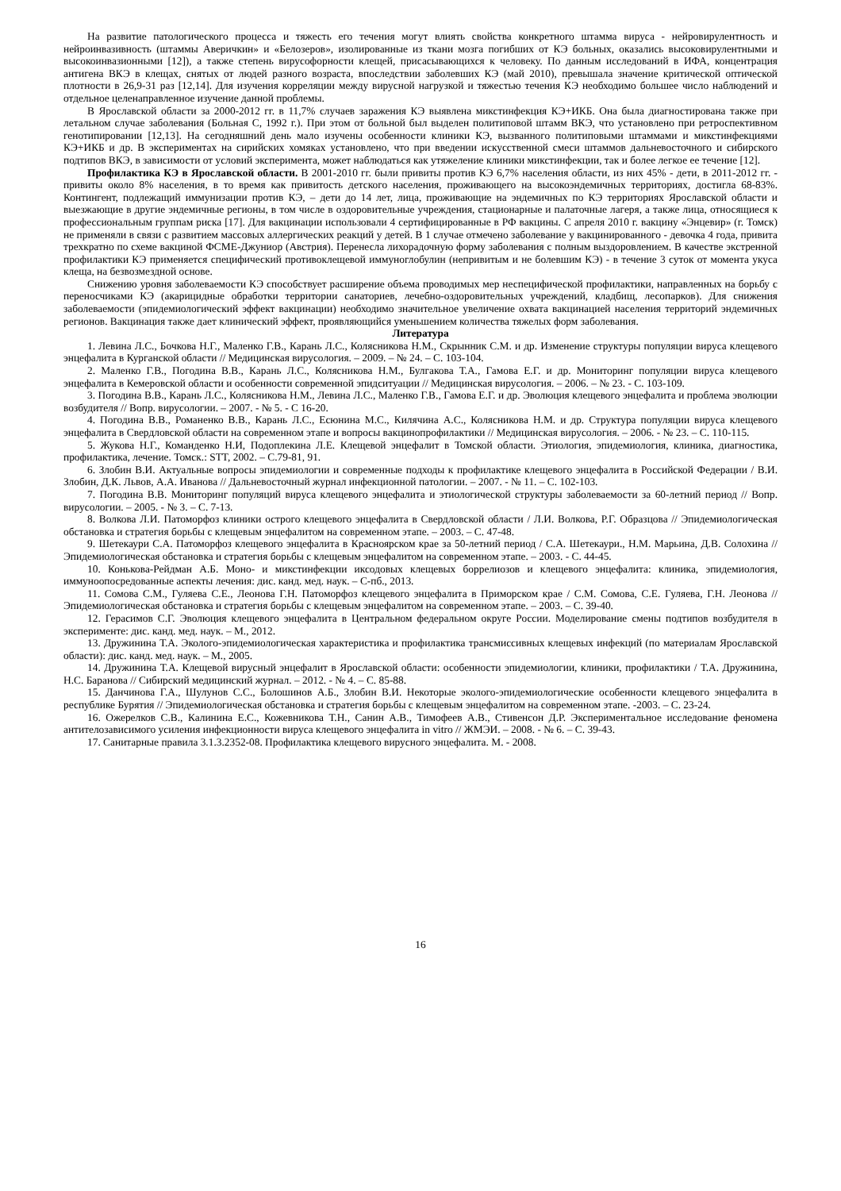На развитие патологического процесса и тяжесть его течения могут влиять свойства конкретного штамма вируса - нейровирулентность и нейроинвазивность (штаммы Аверичкин» и «Белозеров», изолированные из ткани мозга погибших от КЭ больных, оказались высоковирулентными и высокоинвазионными [12]), а также степень вирусофорности клещей, присасывающихся к человеку. По данным исследований в ИФА, концентрация антигена ВКЭ в клещах, снятых от людей разного возраста, впоследствии заболевших КЭ (май 2010), превышала значение критической оптической плотности в 26,9-31 раз [12,14]. Для изучения корреляции между вирусной нагрузкой и тяжестью течения КЭ необходимо большее число наблюдений и отдельное целенаправленное изучение данной проблемы.
В Ярославской области за 2000-2012 гг. в 11,7% случаев заражения КЭ выявлена микстинфекция КЭ+ИКБ. Она была диагностирована также при летальном случае заболевания (Больная С, 1992 г.). При этом от больной был выделен политиповой штамм ВКЭ, что установлено при ретроспективном генотипировании [12,13]. На сегодняшний день мало изучены особенности клиники КЭ, вызванного политиповыми штаммами и микстинфекциями КЭ+ИКБ и др. В экспериментах на сирийских хомяках установлено, что при введении искусственной смеси штаммов дальневосточного и сибирского подтипов ВКЭ, в зависимости от условий эксперимента, может наблюдаться как утяжеление клиники микстинфекции, так и более легкое ее течение [12].
Профилактика КЭ в Ярославской области. В 2001-2010 гг. были привиты против КЭ 6,7% населения области, из них 45% - дети, в 2011-2012 гг. - привиты около 8% населения, в то время как привитость детского населения, проживающего на высокоэндемичных территориях, достигла 68-83%. Контингент, подлежащий иммунизации против КЭ, – дети до 14 лет, лица, проживающие на эндемичных по КЭ территориях Ярославской области и выезжающие в другие эндемичные регионы, в том числе в оздоровительные учреждения, стационарные и палаточные лагеря, а также лица, относящиеся к профессиональным группам риска [17]. Для вакцинации использовали 4 сертифицированные в РФ вакцины. С апреля 2010 г. вакцину «Энцевир» (г. Томск) не применяли в связи с развитием массовых аллергических реакций у детей. В 1 случае отмечено заболевание у вакцинированного - девочка 4 года, привита трехкратно по схеме вакциной ФСМЕ-Джуниор (Австрия). Перенесла лихорадочную форму заболевания с полным выздоровлением. В качестве экстренной профилактики КЭ применяется специфический противоклещевой иммуноглобулин (непривитым и не болевшим КЭ) - в течение 3 суток от момента укуса клеща, на безвозмездной основе.
Снижению уровня заболеваемости КЭ способствует расширение объема проводимых мер неспецифической профилактики, направленных на борьбу с переносчиками КЭ (акарицидные обработки территории санаториев, лечебно-оздоровительных учреждений, кладбищ, лесопарков). Для снижения заболеваемости (эпидемиологический эффект вакцинации) необходимо значительное увеличение охвата вакцинацией населения территорий эндемичных регионов. Вакцинация также дает клинический эффект, проявляющийся уменьшением количества тяжелых форм заболевания.
Литература
1. Левина Л.С., Бочкова Н.Г., Маленко Г.В., Карань Л.С., Колясникова Н.М., Скрынник С.М. и др. Изменение структуры популяции вируса клещевого энцефалита в Курганской области // Медицинская вирусология. – 2009. – № 24. – С. 103-104.
2. Маленко Г.В., Погодина В.В., Карань Л.С., Колясникова Н.М., Булгакова Т.А., Гамова Е.Г. и др. Мониторинг популяции вируса клещевого энцефалита в Кемеровской области и особенности современной эпидситуации // Медицинская вирусология. – 2006. – № 23. - С. 103-109.
3. Погодина В.В., Карань Л.С., Колясникова Н.М., Левина Л.С., Маленко Г.В., Гамова Е.Г. и др. Эволюция клещевого энцефалита и проблема эволюции возбудителя // Вопр. вирусологии. – 2007. - № 5. - С 16-20.
4. Погодина В.В., Романенко В.В., Карань Л.С., Есюнина М.С., Килячина А.С., Колясникова Н.М. и др. Структура популяции вируса клещевого энцефалита в Свердловской области на современном этапе и вопросы вакцинопрофилактики // Медицинская вирусология. – 2006. - № 23. – С. 110-115.
5. Жукова Н.Г., Команденко Н.И, Подоплекина Л.Е. Клещевой энцефалит в Томской области. Этиология, эпидемиология, клиника, диагностика, профилактика, лечение. Томск.: STT, 2002. – С.79-81, 91.
6. Злобин В.И. Актуальные вопросы эпидемиологии и современные подходы к профилактике клещевого энцефалита в Российской Федерации / В.И. Злобин, Д.К. Львов, А.А. Иванова // Дальневосточный журнал инфекционной патологии. – 2007. - № 11. – С. 102-103.
7. Погодина В.В. Мониторинг популяций вируса клещевого энцефалита и этиологической структуры заболеваемости за 60-летний период // Вопр. вирусологии. – 2005. - № 3. – С. 7-13.
8. Волкова Л.И. Патоморфоз клиники острого клещевого энцефалита в Свердловской области / Л.И. Волкова, Р.Г. Образцова // Эпидемиологическая обстановка и стратегия борьбы с клещевым энцефалитом на современном этапе. – 2003. – С. 47-48.
9. Шетекаури С.А. Патоморфоз клещевого энцефалита в Красноярском крае за 50-летний период / С.А. Шетекаури., Н.М. Марьина, Д.В. Солохина // Эпидемиологическая обстановка и стратегия борьбы с клещевым энцефалитом на современном этапе. – 2003. - С. 44-45.
10. Конькова-Рейдман А.Б. Моно- и микстинфекции иксодовых клещевых боррелиозов и клещевого энцефалита: клиника, эпидемиология, иммуноопосредованные аспекты лечения: дис. канд. мед. наук. – С-пб., 2013.
11. Сомова С.М., Гуляева С.Е., Леонова Г.Н. Патоморфоз клещевого энцефалита в Приморском крае / С.М. Сомова, С.Е. Гуляева, Г.Н. Леонова // Эпидемиологическая обстановка и стратегия борьбы с клещевым энцефалитом на современном этапе. – 2003. – С. 39-40.
12. Герасимов С.Г. Эволюция клещевого энцефалита в Центральном федеральном округе России. Моделирование смены подтипов возбудителя в эксперименте: дис. канд. мед. наук. – М., 2012.
13. Дружинина Т.А. Эколого-эпидемиологическая характеристика и профилактика трансмиссивных клещевых инфекций (по материалам Ярославской области): дис. канд. мед. наук. – М., 2005.
14. Дружинина Т.А. Клещевой вирусный энцефалит в Ярославской области: особенности эпидемиологии, клиники, профилактики / Т.А. Дружинина, Н.С. Баранова // Сибирский медицинский журнал. – 2012. - № 4. – С. 85-88.
15. Данчинова Г.А., Шулунов С.С., Болошинов А.Б., Злобин В.И. Некоторые эколого-эпидемиологические особенности клещевого энцефалита в республике Бурятия // Эпидемиологическая обстановка и стратегия борьбы с клещевым энцефалитом на современном этапе. -2003. – С. 23-24.
16. Ожерелков С.В., Калинина Е.С., Кожевникова Т.Н., Санин А.В., Тимофеев А.В., Стивенсон Д.Р. Экспериментальное исследование феномена антителозависимого усиления инфекционности вируса клещевого энцефалита in vitro // ЖМЭИ. – 2008. - № 6. – С. 39-43.
17. Санитарные правила 3.1.3.2352-08. Профилактика клещевого вирусного энцефалита. М. - 2008.
16